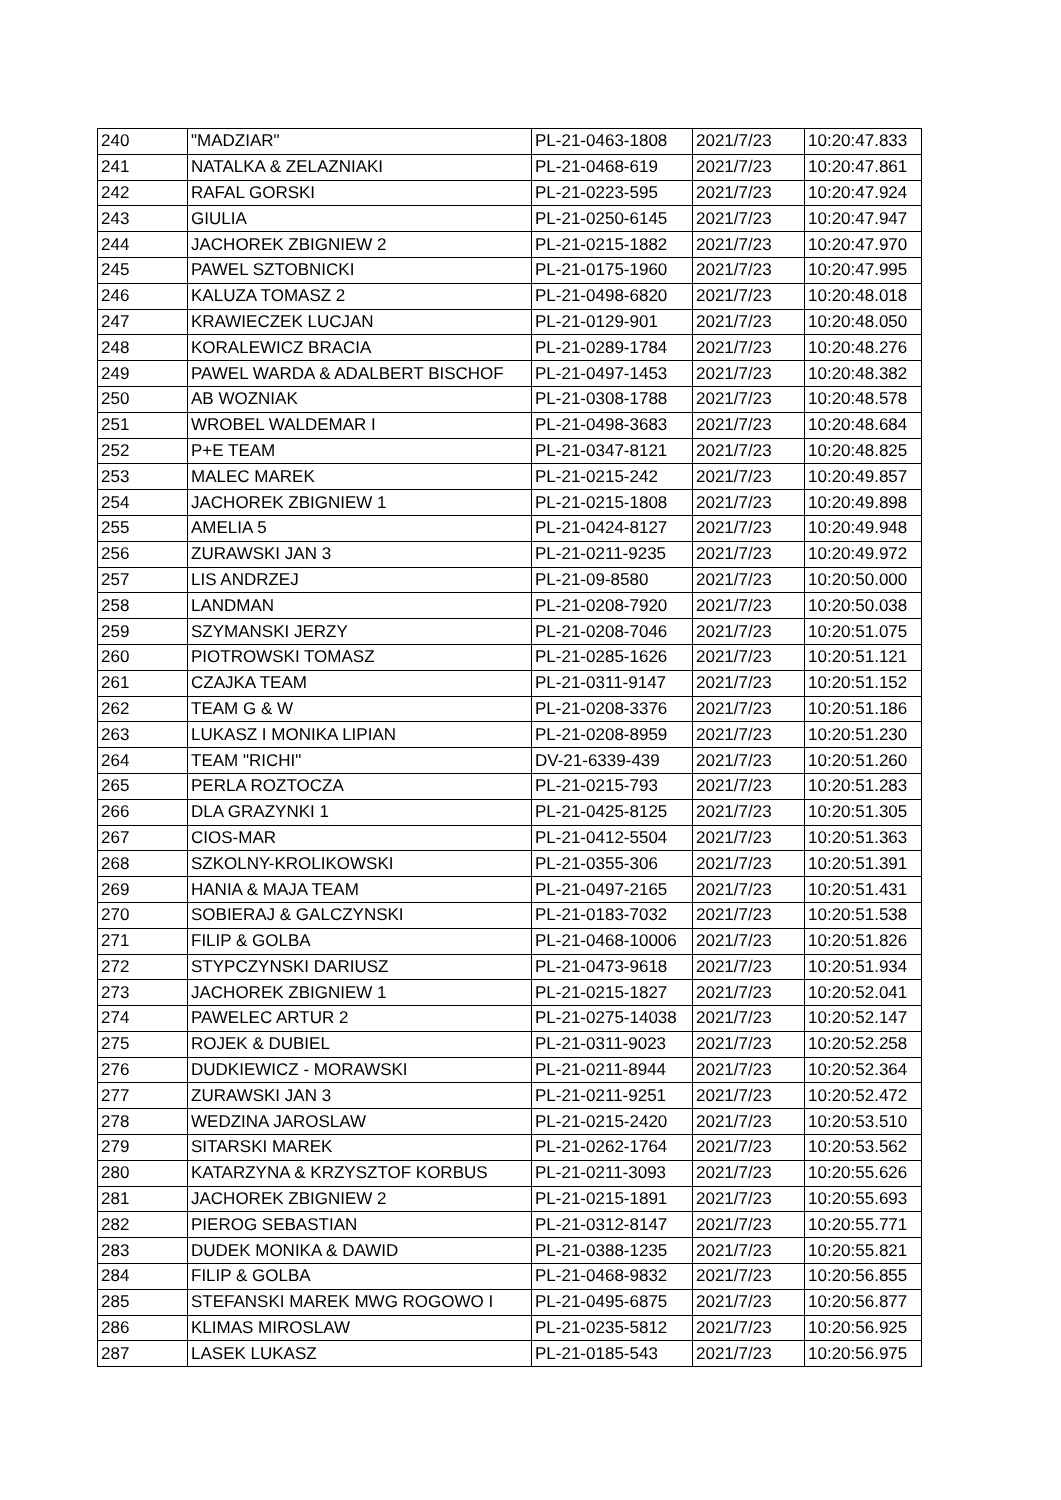| 240 | "MADZIAR" | PL-21-0463-1808 | 2021/7/23 | 10:20:47.833 |
| 241 | NATALKA & ZELAZNIAKI | PL-21-0468-619 | 2021/7/23 | 10:20:47.861 |
| 242 | RAFAL GORSKI | PL-21-0223-595 | 2021/7/23 | 10:20:47.924 |
| 243 | GIULIA | PL-21-0250-6145 | 2021/7/23 | 10:20:47.947 |
| 244 | JACHOREK ZBIGNIEW 2 | PL-21-0215-1882 | 2021/7/23 | 10:20:47.970 |
| 245 | PAWEL SZTOBNICKI | PL-21-0175-1960 | 2021/7/23 | 10:20:47.995 |
| 246 | KALUZA TOMASZ 2 | PL-21-0498-6820 | 2021/7/23 | 10:20:48.018 |
| 247 | KRAWIECZEK LUCJAN | PL-21-0129-901 | 2021/7/23 | 10:20:48.050 |
| 248 | KORALEWICZ BRACIA | PL-21-0289-1784 | 2021/7/23 | 10:20:48.276 |
| 249 | PAWEL WARDA & ADALBERT BISCHOF | PL-21-0497-1453 | 2021/7/23 | 10:20:48.382 |
| 250 | AB WOZNIAK | PL-21-0308-1788 | 2021/7/23 | 10:20:48.578 |
| 251 | WROBEL WALDEMAR I | PL-21-0498-3683 | 2021/7/23 | 10:20:48.684 |
| 252 | P+E TEAM | PL-21-0347-8121 | 2021/7/23 | 10:20:48.825 |
| 253 | MALEC MAREK | PL-21-0215-242 | 2021/7/23 | 10:20:49.857 |
| 254 | JACHOREK ZBIGNIEW 1 | PL-21-0215-1808 | 2021/7/23 | 10:20:49.898 |
| 255 | AMELIA 5 | PL-21-0424-8127 | 2021/7/23 | 10:20:49.948 |
| 256 | ZURAWSKI JAN 3 | PL-21-0211-9235 | 2021/7/23 | 10:20:49.972 |
| 257 | LIS ANDRZEJ | PL-21-09-8580 | 2021/7/23 | 10:20:50.000 |
| 258 | LANDMAN | PL-21-0208-7920 | 2021/7/23 | 10:20:50.038 |
| 259 | SZYMANSKI JERZY | PL-21-0208-7046 | 2021/7/23 | 10:20:51.075 |
| 260 | PIOTROWSKI TOMASZ | PL-21-0285-1626 | 2021/7/23 | 10:20:51.121 |
| 261 | CZAJKA TEAM | PL-21-0311-9147 | 2021/7/23 | 10:20:51.152 |
| 262 | TEAM G & W | PL-21-0208-3376 | 2021/7/23 | 10:20:51.186 |
| 263 | LUKASZ I MONIKA LIPIAN | PL-21-0208-8959 | 2021/7/23 | 10:20:51.230 |
| 264 | TEAM "RICHI" | DV-21-6339-439 | 2021/7/23 | 10:20:51.260 |
| 265 | PERLA ROZTOCZA | PL-21-0215-793 | 2021/7/23 | 10:20:51.283 |
| 266 | DLA GRAZYNKI 1 | PL-21-0425-8125 | 2021/7/23 | 10:20:51.305 |
| 267 | CIOS-MAR | PL-21-0412-5504 | 2021/7/23 | 10:20:51.363 |
| 268 | SZKOLNY-KROLIKOWSKI | PL-21-0355-306 | 2021/7/23 | 10:20:51.391 |
| 269 | HANIA & MAJA TEAM | PL-21-0497-2165 | 2021/7/23 | 10:20:51.431 |
| 270 | SOBIERAJ & GALCZYNSKI | PL-21-0183-7032 | 2021/7/23 | 10:20:51.538 |
| 271 | FILIP & GOLBA | PL-21-0468-10006 | 2021/7/23 | 10:20:51.826 |
| 272 | STYPCZYNSKI DARIUSZ | PL-21-0473-9618 | 2021/7/23 | 10:20:51.934 |
| 273 | JACHOREK ZBIGNIEW 1 | PL-21-0215-1827 | 2021/7/23 | 10:20:52.041 |
| 274 | PAWELEC ARTUR 2 | PL-21-0275-14038 | 2021/7/23 | 10:20:52.147 |
| 275 | ROJEK & DUBIEL | PL-21-0311-9023 | 2021/7/23 | 10:20:52.258 |
| 276 | DUDKIEWICZ - MORAWSKI | PL-21-0211-8944 | 2021/7/23 | 10:20:52.364 |
| 277 | ZURAWSKI JAN 3 | PL-21-0211-9251 | 2021/7/23 | 10:20:52.472 |
| 278 | WEDZINA JAROSLAW | PL-21-0215-2420 | 2021/7/23 | 10:20:53.510 |
| 279 | SITARSKI MAREK | PL-21-0262-1764 | 2021/7/23 | 10:20:53.562 |
| 280 | KATARZYNA & KRZYSZTOF KORBUS | PL-21-0211-3093 | 2021/7/23 | 10:20:55.626 |
| 281 | JACHOREK ZBIGNIEW 2 | PL-21-0215-1891 | 2021/7/23 | 10:20:55.693 |
| 282 | PIEROG SEBASTIAN | PL-21-0312-8147 | 2021/7/23 | 10:20:55.771 |
| 283 | DUDEK MONIKA & DAWID | PL-21-0388-1235 | 2021/7/23 | 10:20:55.821 |
| 284 | FILIP & GOLBA | PL-21-0468-9832 | 2021/7/23 | 10:20:56.855 |
| 285 | STEFANSKI MAREK MWG ROGOWO I | PL-21-0495-6875 | 2021/7/23 | 10:20:56.877 |
| 286 | KLIMAS MIROSLAW | PL-21-0235-5812 | 2021/7/23 | 10:20:56.925 |
| 287 | LASEK LUKASZ | PL-21-0185-543 | 2021/7/23 | 10:20:56.975 |